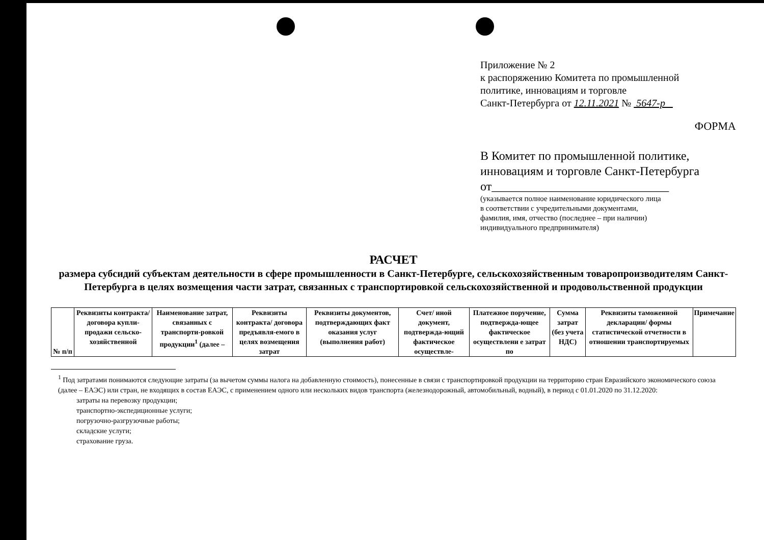Приложение № 2
к распоряжению Комитета по промышленной
политике, инновациям и торговле
Санкт-Петербурга от 12.11.2021 № 5647-р
ФОРМА
В Комитет по промышленной политике,
инновациям и торговле Санкт-Петербурга
от_____________________________
(указывается полное наименование юридического лица
в соответствии с учредительными документами,
фамилия, имя, отчество (последнее – при наличии)
индивидуального предпринимателя)
РАСЧЕТ
размера субсидий субъектам деятельности в сфере промышленности в Санкт-Петербурге, сельскохозяйственным товаропроизводителям Санкт-Петербурга в целях возмещения части затрат, связанных с транспортировкой сельскохозяйственной и продовольственной продукции
| № п/п | Реквизиты контракта/ договора купли-продажи сельско-хозяйственной | Наименование затрат, связанных с транспорти-ровкой продукции<sup>1</sup> (далее – | Реквизиты контракта/ договора предъявля-емого в целях возмещения затрат | Реквизиты документов, подтверждающих факт оказания услуг (выполнения работ) | Счет/ иной документ, подтвержда-ющий фактическое осуществле- | Платежное поручение, подтвержда-ющее фактическое осуществлени е затрат по | Сумма затрат (без учета НДС) | Реквизиты таможенной декларации/ формы статистической отчетности в отношении транспортируемых | Примечание |
<sup>1</sup> Под затратами понимаются следующие затраты (за вычетом суммы налога на добавленную стоимость), понесенные в связи с транспортировкой продукции на территорию стран Евразийского экономического союза (далее – ЕАЭС) или стран, не входящих в состав ЕАЭС, с применением одного или нескольких видов транспорта (железнодорожный, автомобильный, водный), в период с 01.01.2020 по 31.12.2020:
затраты на перевозку продукции;
транспортно-экспедиционные услуги;
погрузочно-разгрузочные работы;
складские услуги;
страхование груза.